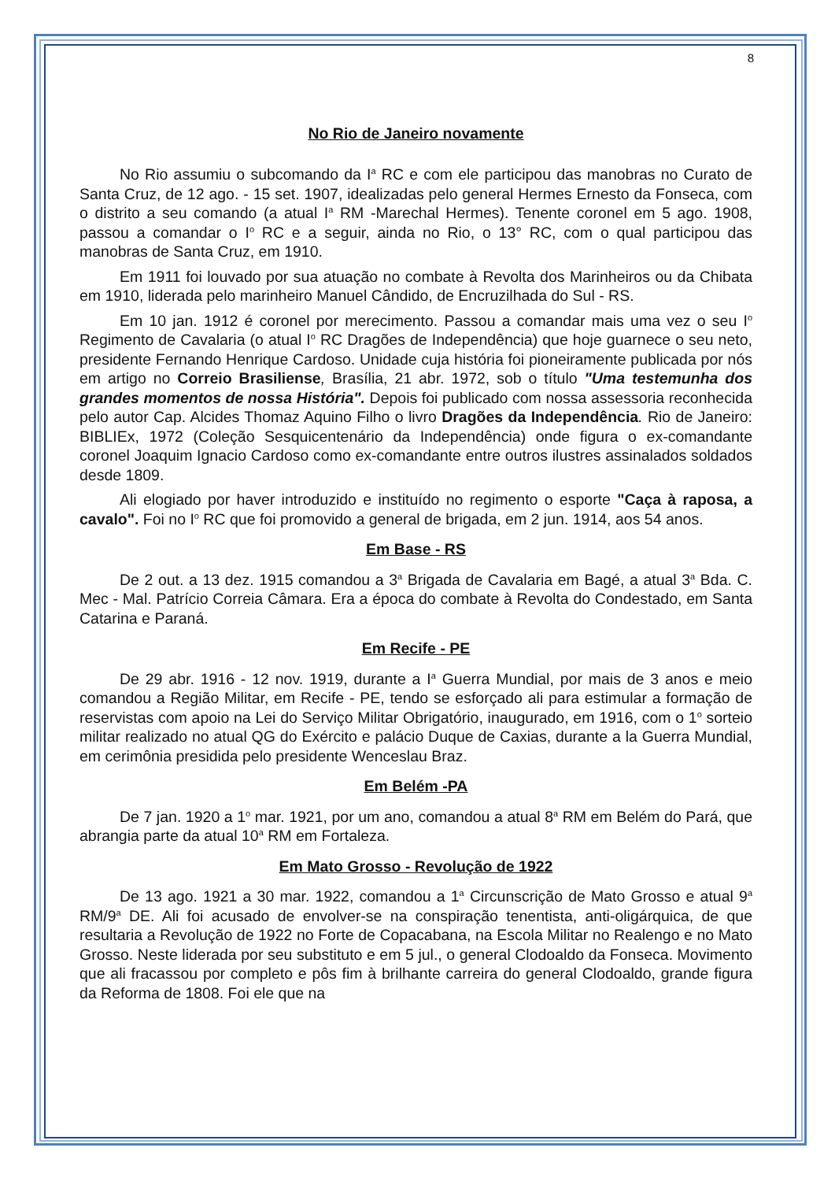8
No Rio de Janeiro novamente
No Rio assumiu o subcomando da I<sup>a</sup> RC e com ele participou das manobras no Curato de Santa Cruz, de 12 ago. - 15 set. 1907, idealizadas pelo general Hermes Ernesto da Fonseca, com o distrito a seu comando (a atual I<sup>a</sup> RM -Marechal Hermes). Tenente coronel em 5 ago. 1908, passou a comandar o I<sup>o</sup> RC e a seguir, ainda no Rio, o 13° RC, com o qual participou das manobras de Santa Cruz, em 1910.
Em 1911 foi louvado por sua atuação no combate à Revolta dos Marinheiros ou da Chibata em 1910, liderada pelo marinheiro Manuel Cândido, de Encruzilhada do Sul - RS.
Em 10 jan. 1912 é coronel por merecimento. Passou a comandar mais uma vez o seu I<sup>o</sup> Regimento de Cavalaria (o atual I<sup>o</sup> RC Dragões de Independência) que hoje guarnece o seu neto, presidente Fernando Henrique Cardoso. Unidade cuja história foi pioneiramente publicada por nós em artigo no Correio Brasiliense, Brasília, 21 abr. 1972, sob o título "Uma testemunha dos grandes momentos de nossa História". Depois foi publicado com nossa assessoria reconhecida pelo autor Cap. Alcides Thomaz Aquino Filho o livro Dragões da Independência. Rio de Janeiro: BIBLIEx, 1972 (Coleção Sesquicentenário da Independência) onde figura o ex-comandante coronel Joaquim Ignacio Cardoso como ex-comandante entre outros ilustres assinalados soldados desde 1809.
Ali elogiado por haver introduzido e instituído no regimento o esporte "Caça à raposa, a cavalo". Foi no I<sup>o</sup> RC que foi promovido a general de brigada, em 2 jun. 1914, aos 54 anos.
Em Base - RS
De 2 out. a 13 dez. 1915 comandou a 3<sup>a</sup> Brigada de Cavalaria em Bagé, a atual 3<sup>a</sup> Bda. C. Mec - Mal. Patrício Correia Câmara. Era a época do combate à Revolta do Condestado, em Santa Catarina e Paraná.
Em Recife - PE
De 29 abr. 1916 - 12 nov. 1919, durante a I<sup>a</sup> Guerra Mundial, por mais de 3 anos e meio comandou a Região Militar, em Recife - PE, tendo se esforçado ali para estimular a formação de reservistas com apoio na Lei do Serviço Militar Obrigatório, inaugurado, em 1916, com o 1<sup>o</sup> sorteio militar realizado no atual QG do Exército e palácio Duque de Caxias, durante a la Guerra Mundial, em cerimônia presidida pelo presidente Wenceslau Braz.
Em Belém -PA
De 7 jan. 1920 a 1<sup>o</sup> mar. 1921, por um ano, comandou a atual 8<sup>a</sup> RM em Belém do Pará, que abrangia parte da atual 10<sup>a</sup> RM em Fortaleza.
Em Mato Grosso - Revolução de 1922
De 13 ago. 1921 a 30 mar. 1922, comandou a 1<sup>a</sup> Circunscrição de Mato Grosso e atual 9<sup>a</sup> RM/9<sup>a</sup> DE. Ali foi acusado de envolver-se na conspiração tenentista, anti-oligárquica, de que resultaria a Revolução de 1922 no Forte de Copacabana, na Escola Militar no Realengo e no Mato Grosso. Neste liderada por seu substituto e em 5 jul., o general Clodoaldo da Fonseca. Movimento que ali fracassou por completo e pôs fim à brilhante carreira do general Clodoaldo, grande figura da Reforma de 1808. Foi ele que na